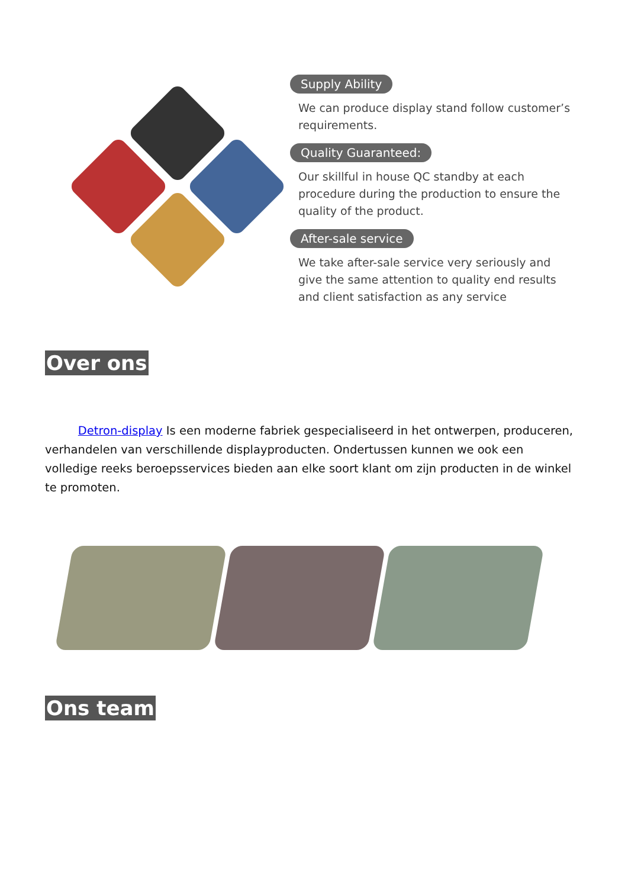Supply Ability
We can produce display stand follow customer’s requirements.
Quality Guaranteed:
Our skillful in house QC standby at each procedure during the production to ensure the quality of the product.
After-sale service
We take after-sale service very seriously and give the same attention to quality end results and client satisfaction as any service
Over ons
Detron-display Is een moderne fabriek gespecialiseerd in het ontwerpen, produceren, verhandelen van verschillende displayproducten. Ondertussen kunnen we ook een volledige reeks beroepsservices bieden aan elke soort klant om zijn producten in de winkel te promoten.
Ons team